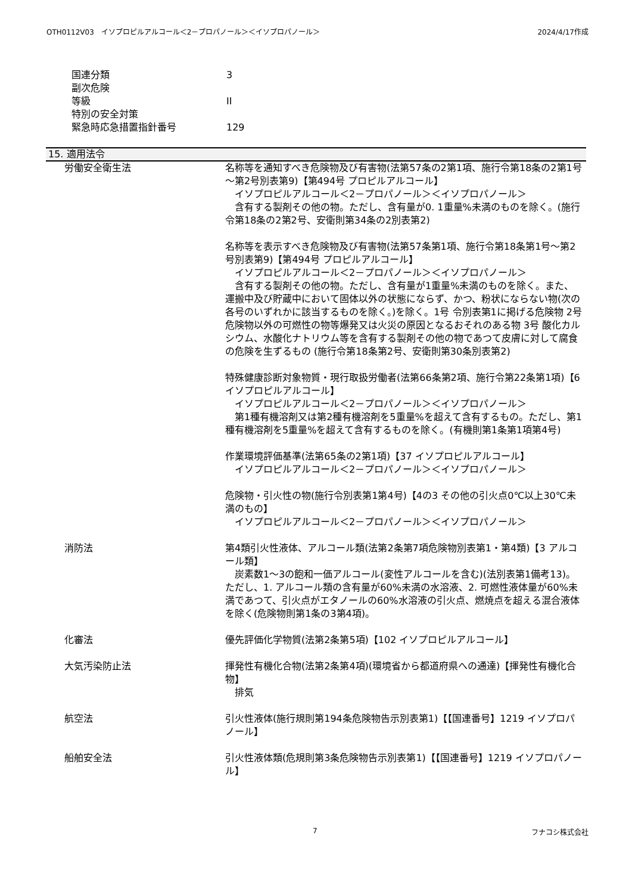OTH0112V03　イソプロピルアルコール＜2－プロパノール＞＜イソプロパノール＞ 2024/4/17作成
国連分類 3
副次危険
等級 II
特別の安全対策
緊急時応急措置指針番号 129
15. 適用法令
労働安全衛生法 名称等を通知すべき危険物及び有害物(法第57条の2第1項、施行令第18条の2第1号～第2号別表第9)【第494号 プロピルアルコール】
　イソプロピルアルコール＜2－プロパノール＞＜イソプロパノール＞
　含有する製剤その他の物。ただし、含有量が0. 1重量%未満のものを除く。(施行令第18条の2第2号、安衛則第34条の2別表第2)
名称等を表示すべき危険物及び有害物(法第57条第1項、施行令第18条第1号～第2号別表第9)【第494号 プロピルアルコール】
　イソプロピルアルコール＜2－プロパノール＞＜イソプロパノール＞
　含有する製剤その他の物。ただし、含有量が1重量%未満のものを除く。また、運搬中及び貯蔵中において固体以外の状態にならず、かつ、粉状にならない物(次の各号のいずれかに該当するものを除く。)を除く。1号 令別表第1に掲げる危険物 2号 危険物以外の可燃性の物等爆発又は火災の原因となるおそれのある物 3号 酸化カルシウム、水酸化ナトリウム等を含有する製剤その他の物であつて皮膚に対して腐食の危険を生ずるもの (施行令第18条第2号、安衛則第30条別表第2)
特殊健康診断対象物質・現行取扱労働者(法第66条第2項、施行令第22条第1項)【6 イソプロピルアルコール】
　イソプロピルアルコール＜2－プロパノール＞＜イソプロパノール＞
　第1種有機溶剤又は第2種有機溶剤を5重量%を超えて含有するもの。ただし、第1種有機溶剤を5重量%を超えて含有するものを除く。(有機則第1条第1項第4号)
作業環境評価基準(法第65条の2第1項)【37 イソプロピルアルコール】
　イソプロピルアルコール＜2－プロパノール＞＜イソプロパノール＞
危険物・引火性の物(施行令別表第1第4号)【4の3 その他の引火点0℃以上30℃未満のもの】
　イソプロピルアルコール＜2－プロパノール＞＜イソプロパノール＞
消防法 第4類引火性液体、アルコール類(法第2条第7項危険物別表第1・第4類)【3 アルコール類】
　炭素数1～3の飽和一価アルコール(変性アルコールを含む)(法別表第1備考13)。ただし、1. アルコール類の含有量が60%未満の水溶液、2. 可燃性液体量が60%未満であつて、引火点がエタノールの60%水溶液の引火点、燃焼点を超える混合液体を除く(危険物則第1条の3第4項)。
化審法 優先評価化学物質(法第2条第5項)【102 イソプロピルアルコール】
大気汚染防止法 揮発性有機化合物(法第2条第4項)(環境省から都道府県への通達)【揮発性有機化合物】
　排気
航空法 引火性液体(施行規則第194条危険物告示別表第1)【【国連番号】1219 イソプロパノール】
船舶安全法 引火性液体類(危規則第3条危険物告示別表第1)【【国連番号】1219 イソプロパノール】
7 フナコシ株式会社